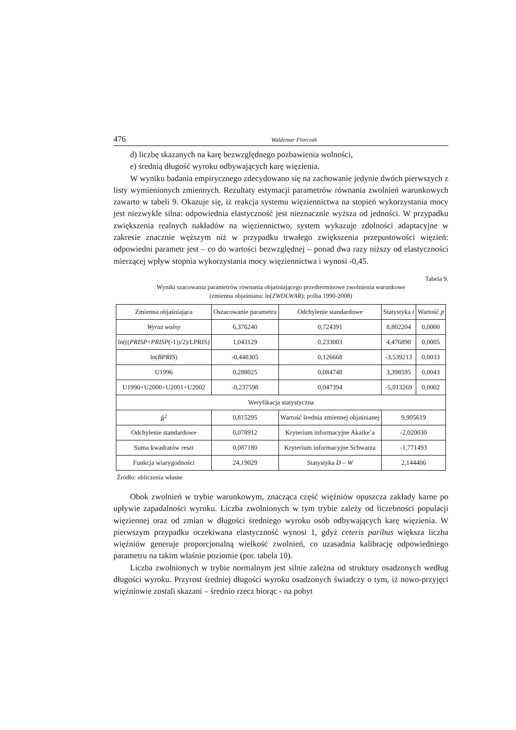476 Waldemar Florczak
d) liczbę skazanych na karę bezwzględnego pozbawienia wolności,
e) średnią długość wyroku odbywających karę więzienia.
W wyniku badania empirycznego zdecydowano się na zachowanie jedynie dwóch pierwszych z listy wymienionych zmiennych. Rezultaty estymacji parametrów równania zwolnień warunkowych zawarto w tabeli 9. Okazuje się, iż reakcja systemu więziennictwa na stopień wykorzystania mocy jest niezwykle silna: odpowiednia elastyczność jest nieznacznie wyższa od jedności. W przypadku zwiększenia realnych nakładów na więziennictwo, system wykazuje zdolności adaptacyjne w zakresie znacznie węższym niż w przypadku trwałego zwiększenia przepustowości więzień: odpowiedni parametr jest – co do wartości bezwzględnej – ponad dwa razy niższy od elastyczności mierzącej wpływ stopnia wykorzystania mocy więziennictwa i wynosi -0,45.
Tabela 9.
Wyniki szacowania parametrów równania objaśniającego przedterminowe zwolnienia warunkowe
(zmienna objaśniana: ln(ZWOLWAR); próba 1990-2008)
| Zmienna objaśniająca | Oszacowanie parametru | Odchylenie standardowe | Statystyka t | Wartość p |
| Wyraz wolny | 6,376240 | 0,724391 | 8,802204 | 0,0000 |
| ln((( PRISP + PRISP (-1))/2)/LPRIS) | 1,043129 | 0,233003 | 4,476890 | 0,0005 |
| ln( BPRIS ) | -0,448305 | 0,126668 | -3,539213 | 0,0033 |
| U1996 | 0,288025 | 0,084748 | 3,398595 | 0,0043 |
| U1990+U2000+U2001+U2002 | -0,237598 | 0,047394 | -5,013269 | 0,0002 |
| Weryfikacja statystyczna | | | | |
| R̄<sup>2</sup> | 0,815295 | Wartość średnia zmiennej objaśnianej | 9,905619 | |
| Odchylenie standardowe | 0,078912 | Kryterium informacyjne Akaike’a | -2,020030 | |
| Suma kwadratów reszt | 0,087180 | Kryterium informacyjne Schwarza | -1,771493 | |
| Funkcja wiarygodności | 24,19029 | Statystyka D – W | 2,144406 | |
Źródło: obliczenia własne
Obok zwolnień w trybie warunkowym, znacząca część więźniów opuszcza zakłady karne po upływie zapadalności wyroku. Liczba zwolnionych w tym trybie zależy od liczebności populacji więziennej oraz od zmian w długości średniego wyroku osób odbywających karę więzienia. W pierwszym przypadku oczekiwana elastyczność wynosi 1, gdyż ceteris paribus większa liczba więźniów generuje proporcjonalną wielkość zwolnień, co uzasadnia kalibrację odpowiedniego parametru na takim właśnie poziomie (por. tabela 10).
Liczba zwolnionych w trybie normalnym jest silnie zależna od struktury osadzonych według długości wyroku. Przyrost średniej długości wyroku osadzonych świadczy o tym, iż nowo-przyjęci więźniowie zostali skazani – średnio rzecz biorąc - na pobyt